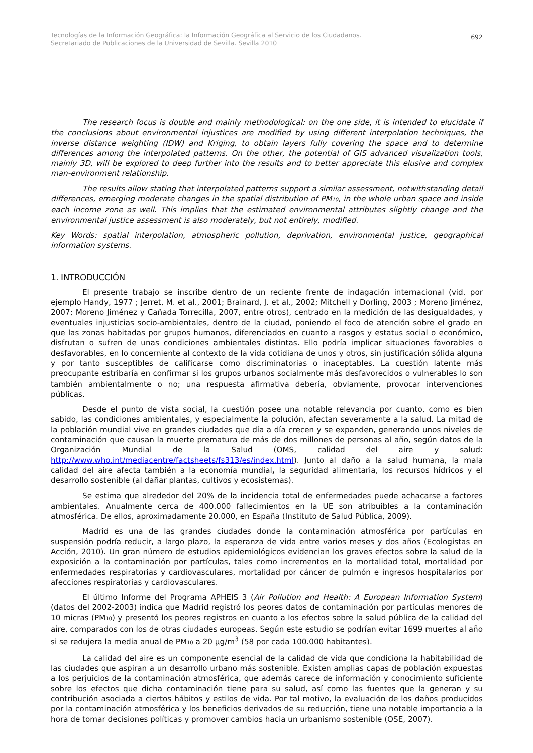Tecnologías de la Información Geográfica: la Información Geográfica al Servicio de los Ciudadanos.
Secretariado de Publicaciones de la Universidad de Sevilla. Sevilla 2010
692
The research focus is double and mainly methodological: on the one side, it is intended to elucidate if the conclusions about environmental injustices are modified by using different interpolation techniques, the inverse distance weighting (IDW) and Kriging, to obtain layers fully covering the space and to determine differences among the interpolated patterns. On the other, the potential of GIS advanced visualization tools, mainly 3D, will be explored to deep further into the results and to better appreciate this elusive and complex man-environment relationship.
The results allow stating that interpolated patterns support a similar assessment, notwithstanding detail differences, emerging moderate changes in the spatial distribution of PM<sub>10</sub>, in the whole urban space and inside each income zone as well. This implies that the estimated environmental attributes slightly change and the environmental justice assessment is also moderately, but not entirely, modified.
Key Words: spatial interpolation, atmospheric pollution, deprivation, environmental justice, geographical information systems.
1. INTRODUCCIÓN
El presente trabajo se inscribe dentro de un reciente frente de indagación internacional (vid. por ejemplo Handy, 1977 ; Jerret, M. et al., 2001; Brainard, J. et al., 2002; Mitchell y Dorling, 2003 ; Moreno Jiménez, 2007; Moreno Jiménez y Cañada Torrecilla, 2007, entre otros), centrado en la medición de las desigualdades, y eventuales injusticias socio-ambientales, dentro de la ciudad, poniendo el foco de atención sobre el grado en que las zonas habitadas por grupos humanos, diferenciados en cuanto a rasgos y estatus social o económico, disfrutan o sufren de unas condiciones ambientales distintas. Ello podría implicar situaciones favorables o desfavorables, en lo concerniente al contexto de la vida cotidiana de unos y otros, sin justificación sólida alguna y por tanto susceptibles de calificarse como discriminatorias o inaceptables. La cuestión latente más preocupante estribaría en confirmar si los grupos urbanos socialmente más desfavorecidos o vulnerables lo son también ambientalmente o no; una respuesta afirmativa debería, obviamente, provocar intervenciones públicas.
Desde el punto de vista social, la cuestión posee una notable relevancia por cuanto, como es bien sabido, las condiciones ambientales, y especialmente la polución, afectan severamente a la salud. La mitad de la población mundial vive en grandes ciudades que día a día crecen y se expanden, generando unos niveles de contaminación que causan la muerte prematura de más de dos millones de personas al año, según datos de la Organización Mundial de la Salud (OMS, calidad del aire y salud: http://www.who.int/mediacentre/factsheets/fs313/es/index.html). Junto al daño a la salud humana, la mala calidad del aire afecta también a la economía mundial, la seguridad alimentaria, los recursos hídricos y el desarrollo sostenible (al dañar plantas, cultivos y ecosistemas).
Se estima que alrededor del 20% de la incidencia total de enfermedades puede achacarse a factores ambientales. Anualmente cerca de 400.000 fallecimientos en la UE son atribuibles a la contaminación atmosférica. De ellos, aproximadamente 20.000, en España (Instituto de Salud Pública, 2009).
Madrid es una de las grandes ciudades donde la contaminación atmosférica por partículas en suspensión podría reducir, a largo plazo, la esperanza de vida entre varios meses y dos años (Ecologistas en Acción, 2010). Un gran número de estudios epidemiológicos evidencian los graves efectos sobre la salud de la exposición a la contaminación por partículas, tales como incrementos en la mortalidad total, mortalidad por enfermedades respiratorias y cardiovasculares, mortalidad por cáncer de pulmón e ingresos hospitalarios por afecciones respiratorias y cardiovasculares.
El último Informe del Programa APHEIS 3 (Air Pollution and Health: A European Information System) (datos del 2002-2003) indica que Madrid registró los peores datos de contaminación por partículas menores de 10 micras (PM<sub>10</sub>) y presentó los peores registros en cuanto a los efectos sobre la salud pública de la calidad del aire, comparados con los de otras ciudades europeas. Según este estudio se podrían evitar 1699 muertes al año si se redujera la media anual de PM<sub>10</sub> a 20 µg/m<sup>3</sup> (58 por cada 100.000 habitantes).
La calidad del aire es un componente esencial de la calidad de vida que condiciona la habitabilidad de las ciudades que aspiran a un desarrollo urbano más sostenible. Existen amplias capas de población expuestas a los perjuicios de la contaminación atmosférica, que además carece de información y conocimiento suficiente sobre los efectos que dicha contaminación tiene para su salud, así como las fuentes que la generan y su contribución asociada a ciertos hábitos y estilos de vida. Por tal motivo, la evaluación de los daños producidos por la contaminación atmosférica y los beneficios derivados de su reducción, tiene una notable importancia a la hora de tomar decisiones políticas y promover cambios hacia un urbanismo sostenible (OSE, 2007).